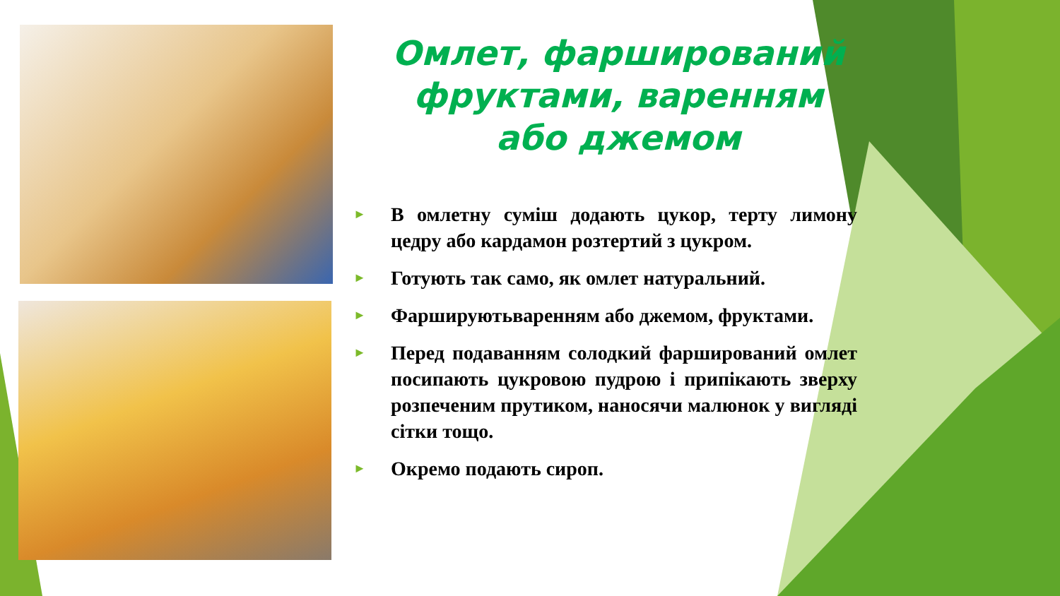Омлет, фарширований фруктами, варенням або джемом
► В омлетну суміш додають цукор, терту лимону цедру або кардамон розтертий з цукром.
► Готують так само, як омлет натуральний.
► Фаршируютьварeнням або джемом, фруктами.
► Перед подаванням солодкий фарширований омлет посипають цукровою пудрою і припікають зверху розпеченим прутиком, наносячи малюнок у вигляді сітки тощо.
► Окремо подають сироп.